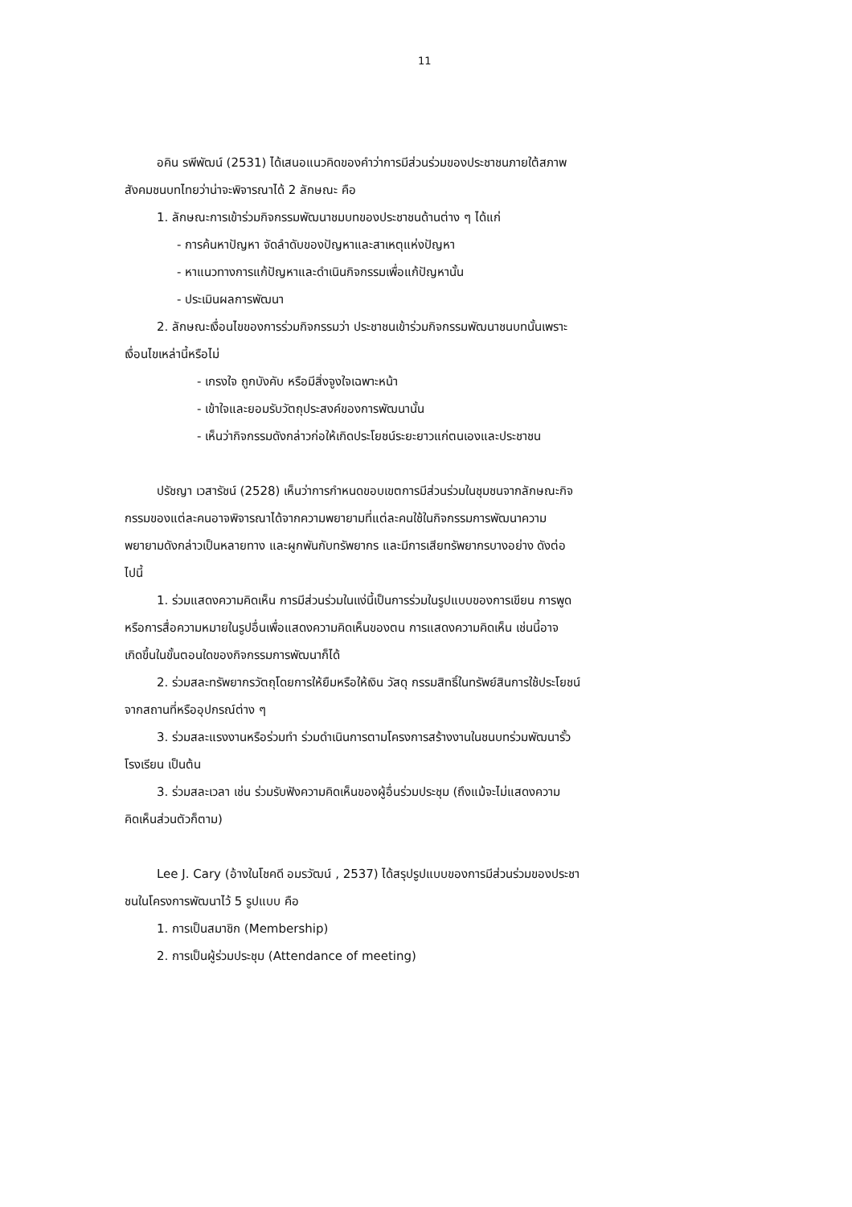11
อคิน รพีพัฒน์ (2531) ได้เสนอแนวคิดของคำว่าการมีส่วนร่วมของประชาชนภายใต้สภาพ
สังคมชนบทไทยว่าน่าจะพิจารณาได้ 2 ลักษณะ คือ
1. ลักษณะการเข้าร่วมกิจกรรมพัฒนาชมบทของประชาชนด้านต่าง ๆ ได้แก่
- การค้นหาปัญหา จัดลำดับของปัญหาและสาเหตุแห่งปัญหา
- หาแนวทางการแก้ปัญหาและดำเนินกิจกรรมเพื่อแก้ปัญหานั้น
- ประเมินผลการพัฒนา
2. ลักษณะเงื่อนไขของการร่วมกิจกรรมว่า ประชาชนเข้าร่วมกิจกรรมพัฒนาชนบทนั้นเพราะ
เงื่อนไขเหล่านี้หรือไม่
- เกรงใจ ถูกบังคับ หรือมีสิ่งจูงใจเฉพาะหน้า
- เข้าใจและยอมรับวัตถุประสงค์ของการพัฒนานั้น
- เห็นว่ากิจกรรมดังกล่าวก่อให้เกิดประโยชน์ระยะยาวแก่ตนเองและประชาชน
ปรัชญา เวสารัชน์ (2528) เห็นว่าการกำหนดขอบเขตการมีส่วนร่วมในชุมชนจากลักษณะกิจ
กรรมของแต่ละคนอาจพิจารณาได้จากความพยายามที่แต่ละคนใช้ในกิจกรรมการพัฒนาความ
พยายามดังกล่าวเป็นหลายทาง และผูกพันกับทรัพยากร และมีการเสียทรัพยากรบางอย่าง ดังต่อ
ไปนี้
1. ร่วมแสดงความคิดเห็น การมีส่วนร่วมในแง่นี้เป็นการร่วมในรูปแบบของการเขียน การพูด
หรือการสื่อความหมายในรูปอื่นเพื่อแสดงความคิดเห็นของตน การแสดงความคิดเห็น เช่นนี้อาจ
เกิดขึ้นในขั้นตอนใดของกิจกรรมการพัฒนาก็ได้
2. ร่วมสละทรัพยากรวัตถุโดยการให้ยืมหรือให้เงิน วัสดุ กรรมสิทธิ์ในทรัพย์สินการใช้ประโยชน์
จากสถานที่หรืออุปกรณ์ต่าง ๆ
3. ร่วมสละแรงงานหรือร่วมทำ ร่วมดำเนินการตามโครงการสร้างงานในชนบทร่วมพัฒนารั้ว
โรงเรียน เป็นต้น
3. ร่วมสละเวลา เช่น ร่วมรับฟังความคิดเห็นของผู้อื่นร่วมประชุม (ถึงแม้จะไม่แสดงความ
คิดเห็นส่วนตัวก็ตาม)
Lee J. Cary (อ้างในโชคดี อมรวัฒน์ , 2537) ได้สรุปรูปแบบของการมีส่วนร่วมของประชา
ชนในโครงการพัฒนาไว้ 5 รูปแบบ คือ
1. การเป็นสมาชิก (Membership)
2. การเป็นผู้ร่วมประชุม (Attendance of meeting)